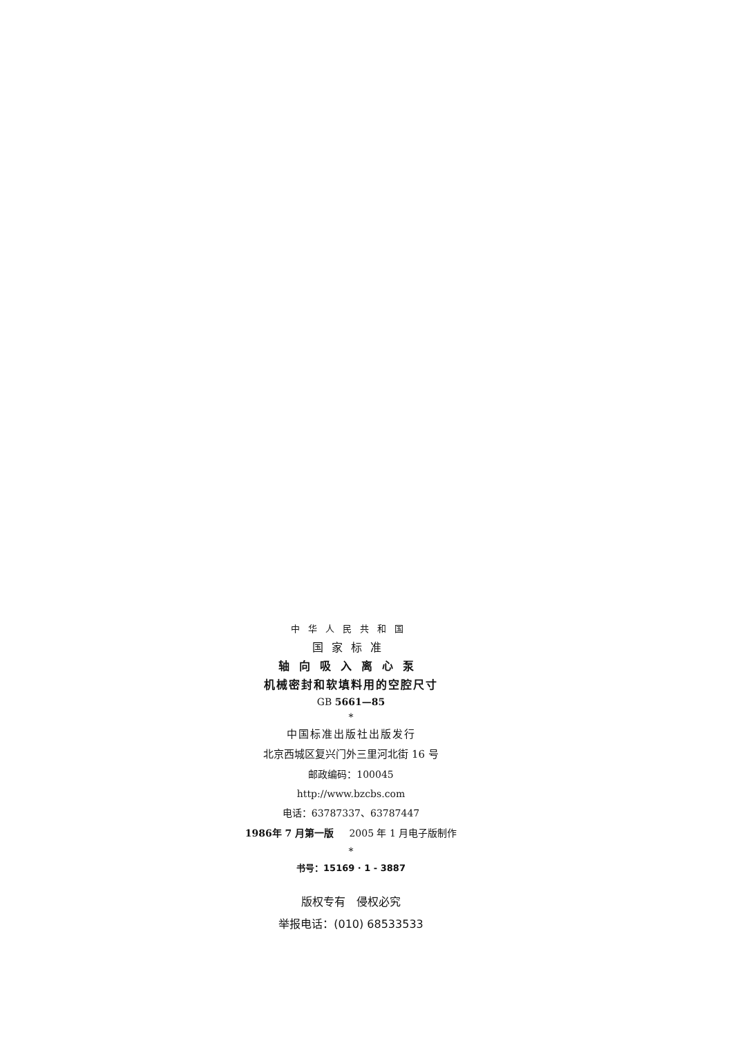中华人民共和国
国家标准
轴向吸入离心泵
机械密封和软填料用的空腔尺寸
GB 5661—85
*
中国标准出版社出版发行
北京西城区复兴门外三里河北街 16 号
邮政编码：100045
http://www.bzcbs.com
电话：63787337、63787447
1986年 7 月第一版 2005 年 1 月电子版制作
*
书号：15169 · 1 - 3887
版权专有 侵权必究
举报电话：(010) 68533533